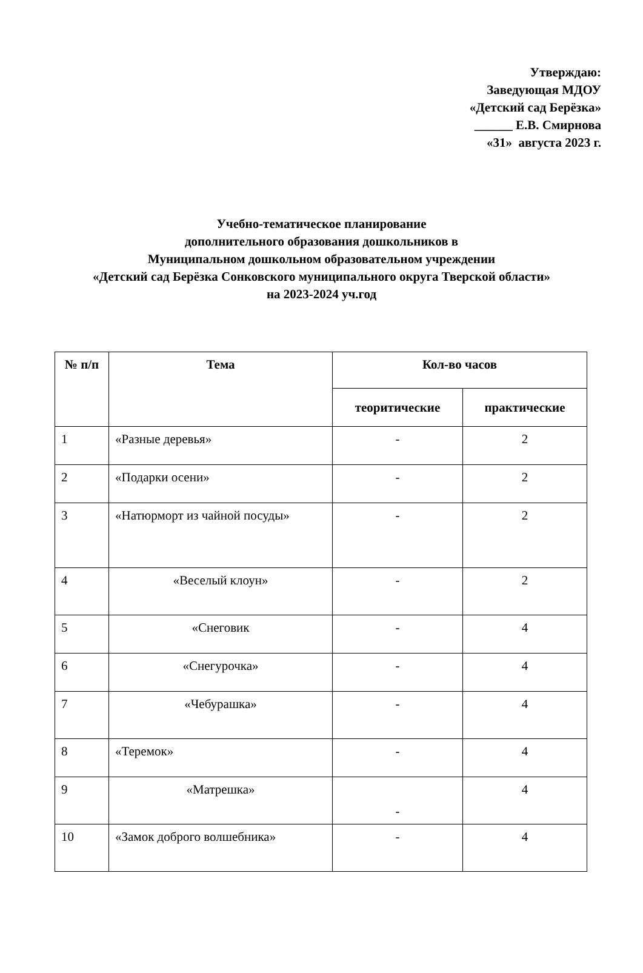Утверждаю:
Заведующая МДОУ
«Детский сад Берёзка»
______ Е.В. Смирнова
«31» августа 2023 г.
Учебно-тематическое планирование
дополнительного образования дошкольников в
Муниципальном дошкольном образовательном учреждении
«Детский сад Берёзка Сонковского муниципального округа Тверской области»
на 2023-2024 уч.год
| № п/п | Тема | Кол-во часов | |
| --- | --- | --- | --- |
| | | теоритические | практические |
| 1 | «Разные деревья» | - | 2 |
| 2 | «Подарки осени» | - | 2 |
| 3 | «Натюрморт из чайной посуды» | - | 2 |
| 4 | «Веселый клоун» | - | 2 |
| 5 | «Снеговик | - | 4 |
| 6 | «Снегурочка» | - | 4 |
| 7 | «Чебурашка» | - | 4 |
| 8 | «Теремок» | - | 4 |
| 9 | «Матрешка» | - | 4 |
| 10 | «Замок доброго волшебника» | - | 4 |